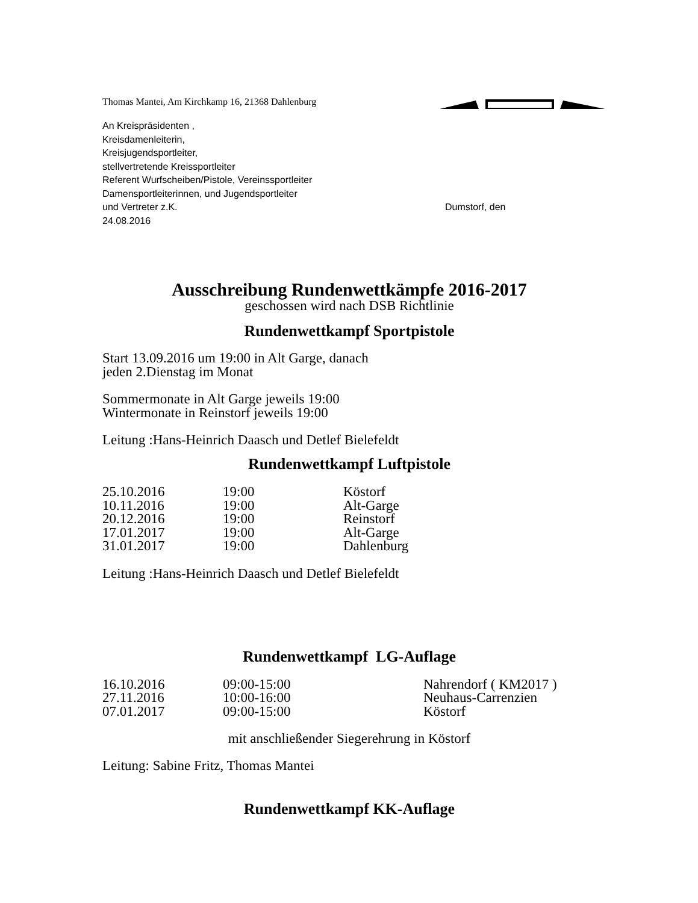Thomas Mantei, Am Kirchkamp 16, 21368 Dahlenburg
An Kreispräsidenten ,
Kreisdamenleiterin,
Kreisjugendsportleiter,
stellvertretende Kreissportleiter
Referent Wurfscheiben/Pistole, Vereinssportleiter
Damensportleiterinnen, und Jugendsportleiter
und Vertreter z.K. Dumstorf, den
24.08.2016
Ausschreibung Rundenwettkämpfe 2016-2017
geschossen wird nach DSB Richtlinie
Rundenwettkampf Sportpistole
Start 13.09.2016 um 19:00 in Alt Garge, danach
jeden 2.Dienstag im Monat
Sommermonate in Alt Garge jeweils 19:00
Wintermonate in Reinstorf jeweils 19:00
Leitung :Hans-Heinrich Daasch und Detlef Bielefeldt
Rundenwettkampf Luftpistole
| 25.10.2016 | 19:00 | Köstorf |
| 10.11.2016 | 19:00 | Alt-Garge |
| 20.12.2016 | 19:00 | Reinstorf |
| 17.01.2017 | 19:00 | Alt-Garge |
| 31.01.2017 | 19:00 | Dahlenburg |
Leitung :Hans-Heinrich Daasch und Detlef Bielefeldt
Rundenwettkampf LG-Auflage
| 16.10.2016 | 09:00-15:00 | Nahrendorf ( KM2017 ) |
| 27.11.2016 | 10:00-16:00 | Neuhaus-Carrenzien |
| 07.01.2017 | 09:00-15:00 | Köstorf |
mit anschließender Siegerehrung in Köstorf
Leitung: Sabine Fritz, Thomas Mantei
Rundenwettkampf KK-Auflage